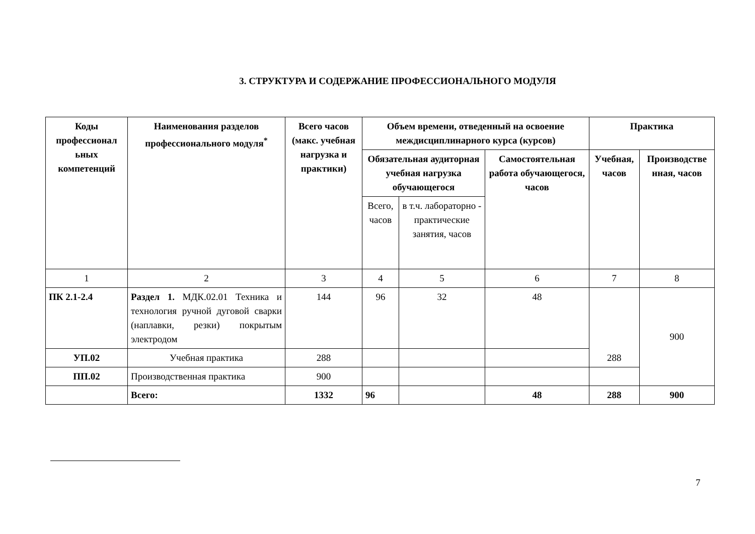3. СТРУКТУРА И СОДЕРЖАНИЕ ПРОФЕССИОНАЛЬНОГО МОДУЛЯ
| Коды профессионал ьных компетенций | Наименования разделов профессионального модуля<sup>*</sup> | Всего часов (макс. учебная нагрузка и практики) | Объем времени, отведенный на освоение междисциплинарного курса (курсов) | | | Практика | |
| --- | --- | --- | --- | --- | --- | --- | --- |
| | | | Обязательная аудиторная учебная нагрузка обучающегося | | Самостоятельная работа обучающегося, часов | Учебная, часов | Производстве нная, часов |
| | | | Всего, часов | в т.ч. лабораторно - практические занятия, часов | | | |
| 1 | 2 | 3 | 4 | 5 | 6 | 7 | 8 |
| ПК 2.1-2.4 | Раздел 1. МДК.02.01 Техника и технология ручной дуговой сварки (наплавки, резки) покрытым электродом | 144 | 96 | 32 | 48 | 288 | 900 |
| УП.02 | Учебная практика | 288 | | | | | |
| ПП.02 | Производственная практика | 900 | | | | | |
| | Всего: | 1332 | 96 | | 48 | 288 | 900 |
7